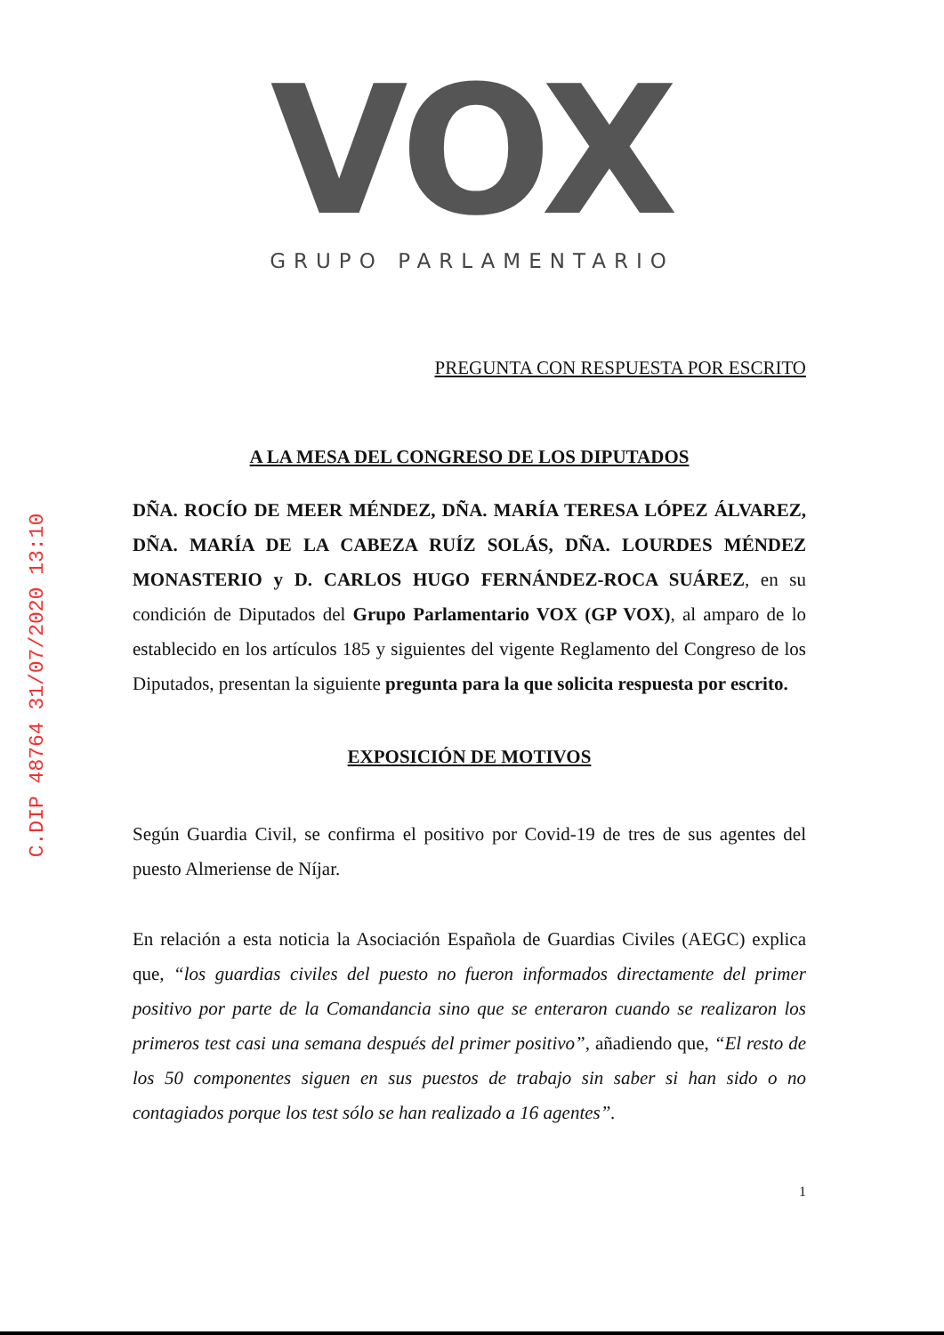C.DIP 48764 31/07/2020 13:10
VOX
GRUPO PARLAMENTARIO
PREGUNTA CON RESPUESTA POR ESCRITO
A LA MESA DEL CONGRESO DE LOS DIPUTADOS
DÑA. ROCÍO DE MEER MÉNDEZ, DÑA. MARÍA TERESA LÓPEZ ÁLVAREZ, DÑA. MARÍA DE LA CABEZA RUÍZ SOLÁS, DÑA. LOURDES MÉNDEZ MONASTERIO y D. CARLOS HUGO FERNÁNDEZ-ROCA SUÁREZ, en su condición de Diputados del Grupo Parlamentario VOX (GP VOX), al amparo de lo establecido en los artículos 185 y siguientes del vigente Reglamento del Congreso de los Diputados, presentan la siguiente pregunta para la que solicita respuesta por escrito.
EXPOSICIÓN DE MOTIVOS
Según Guardia Civil, se confirma el positivo por Covid-19 de tres de sus agentes del puesto Almeriense de Níjar.
En relación a esta noticia la Asociación Española de Guardias Civiles (AEGC) explica que, “los guardias civiles del puesto no fueron informados directamente del primer positivo por parte de la Comandancia sino que se enteraron cuando se realizaron los primeros test casi una semana después del primer positivo”, añadiendo que, “El resto de los 50 componentes siguen en sus puestos de trabajo sin saber si han sido o no contagiados porque los test sólo se han realizado a 16 agentes”.
1